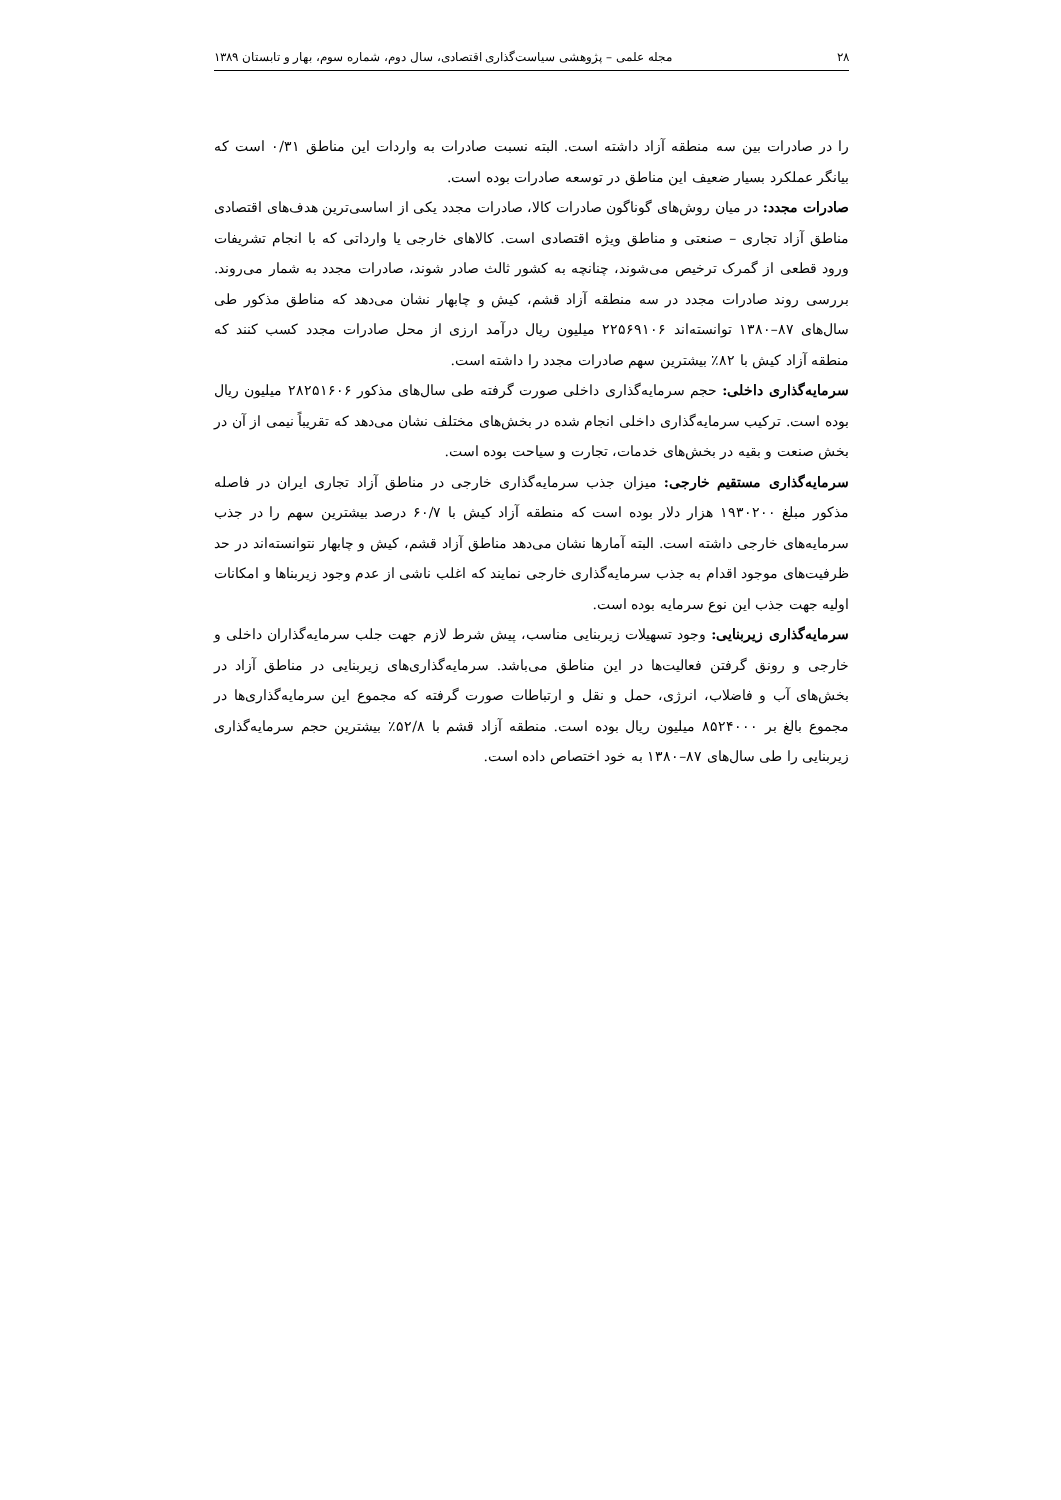۲۸ مجله علمی – پژوهشی سیاست‌گذاری اقتصادی، سال دوم، شماره سوم، بهار و تابستان ۱۳۸۹
را در صادرات بین سه منطقه آزاد داشته است. البته نسبت صادرات به واردات این مناطق ۰/۳۱ است که بیانگر عملکرد بسیار ضعیف این مناطق در توسعه صادرات بوده است.
صادرات مجدد: در میان روش‌های گوناگون صادرات کالا، صادرات مجدد یکی از اساسی‌ترین هدف‌های اقتصادی مناطق آزاد تجاری – صنعتی و مناطق ویژه اقتصادی است. کالاهای خارجی یا وارداتی که با انجام تشریفات ورود قطعی از گمرک ترخیص می‌شوند، چنانچه به کشور ثالث صادر شوند، صادرات مجدد به شمار می‌روند. بررسی روند صادرات مجدد در سه منطقه آزاد قشم، کیش و چابهار نشان می‌دهد که مناطق مذکور طی سال‌های ۸۷–۱۳۸۰ توانسته‌اند ۲۲۵۶۹۱۰۶ میلیون ریال درآمد ارزی از محل صادرات مجدد کسب کنند که منطقه آزاد کیش با ۸۲٪ بیشترین سهم صادرات مجدد را داشته است.
سرمایه‌گذاری داخلی: حجم سرمایه‌گذاری داخلی صورت گرفته طی سال‌های مذکور ۲۸۲۵۱۶۰۶ میلیون ریال بوده است. ترکیب سرمایه‌گذاری داخلی انجام شده در بخش‌های مختلف نشان می‌دهد که تقریباً نیمی از آن در بخش صنعت و بقیه در بخش‌های خدمات، تجارت و سیاحت بوده است.
سرمایه‌گذاری مستقیم خارجی: میزان جذب سرمایه‌گذاری خارجی در مناطق آزاد تجاری ایران در فاصله مذکور مبلغ ۱۹۳۰۲۰۰ هزار دلار بوده است که منطقه آزاد کیش با ۶۰/۷ درصد بیشترین سهم را در جذب سرمایه‌های خارجی داشته است. البته آمارها نشان می‌دهد مناطق آزاد قشم، کیش و چابهار نتوانسته‌اند در حد ظرفیت‌های موجود اقدام به جذب سرمایه‌گذاری خارجی نمایند که اغلب ناشی از عدم وجود زیربناها و امکانات اولیه جهت جذب این نوع سرمایه بوده است.
سرمایه‌گذاری زیربنایی: وجود تسهیلات زیربنایی مناسب، پیش شرط لازم جهت جلب سرمایه‌گذاران داخلی و خارجی و رونق گرفتن فعالیت‌ها در این مناطق می‌باشد. سرمایه‌گذاری‌های زیربنایی در مناطق آزاد در بخش‌های آب و فاضلاب، انرژی، حمل و نقل و ارتباطات صورت گرفته که مجموع این سرمایه‌گذاری‌ها در مجموع بالغ بر ۸۵۲۴۰۰۰ میلیون ریال بوده است. منطقه آزاد قشم با ۵۲/۸٪ بیشترین حجم سرمایه‌گذاری زیربنایی را طی سال‌های ۸۷–۱۳۸۰ به خود اختصاص داده است.